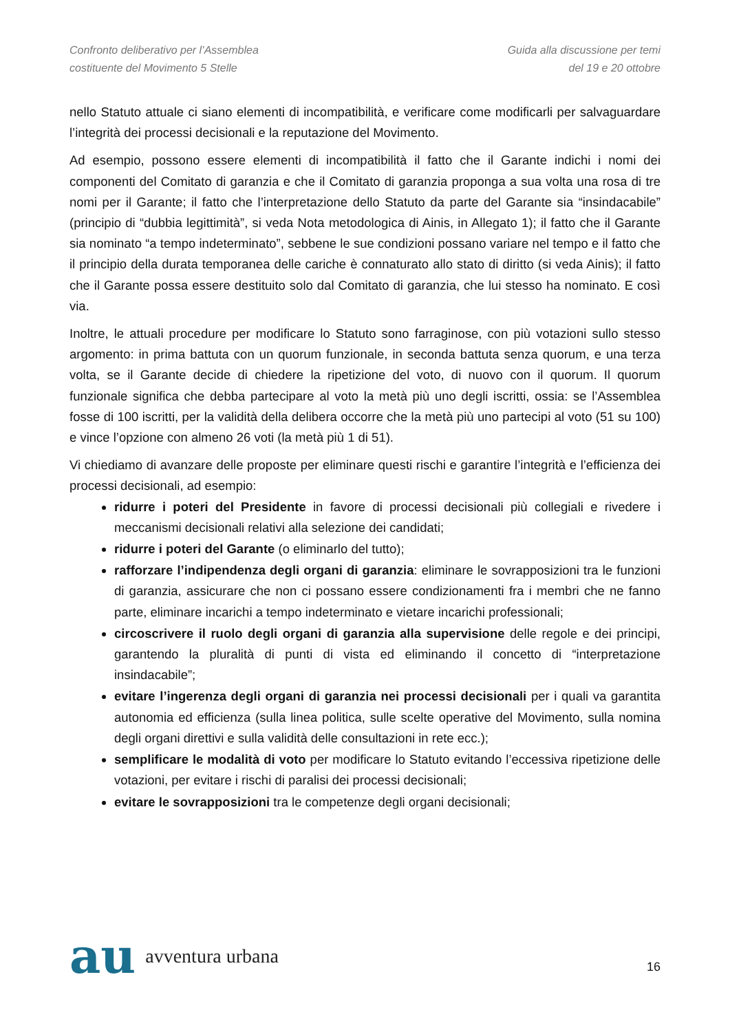Confronto deliberativo per l’Assemblea
costituente del Movimento 5 Stelle
Guida alla discussione per temi
del 19 e 20 ottobre
nello Statuto attuale ci siano elementi di incompatibilità, e verificare come modificarli per salvaguardare l’integrità dei processi decisionali e la reputazione del Movimento.
Ad esempio, possono essere elementi di incompatibilità il fatto che il Garante indichi i nomi dei componenti del Comitato di garanzia e che il Comitato di garanzia proponga a sua volta una rosa di tre nomi per il Garante; il fatto che l’interpretazione dello Statuto da parte del Garante sia “insindacabile” (principio di “dubbia legittimità”, si veda Nota metodologica di Ainis, in Allegato 1); il fatto che il Garante sia nominato “a tempo indeterminato”, sebbene le sue condizioni possano variare nel tempo e il fatto che il principio della durata temporanea delle cariche è connaturato allo stato di diritto (si veda Ainis); il fatto che il Garante possa essere destituito solo dal Comitato di garanzia, che lui stesso ha nominato. E così via.
Inoltre, le attuali procedure per modificare lo Statuto sono farraginose, con più votazioni sullo stesso argomento: in prima battuta con un quorum funzionale, in seconda battuta senza quorum, e una terza volta, se il Garante decide di chiedere la ripetizione del voto, di nuovo con il quorum. Il quorum funzionale significa che debba partecipare al voto la metà più uno degli iscritti, ossia: se l’Assemblea fosse di 100 iscritti, per la validità della delibera occorre che la metà più uno partecipi al voto (51 su 100) e vince l’opzione con almeno 26 voti (la metà più 1 di 51).
Vi chiediamo di avanzare delle proposte per eliminare questi rischi e garantire l’integrità e l’efficienza dei processi decisionali, ad esempio:
ridurre i poteri del Presidente in favore di processi decisionali più collegiali e rivedere i meccanismi decisionali relativi alla selezione dei candidati;
ridurre i poteri del Garante (o eliminarlo del tutto);
rafforzare l’indipendenza degli organi di garanzia: eliminare le sovrapposizioni tra le funzioni di garanzia, assicurare che non ci possano essere condizionamenti fra i membri che ne fanno parte, eliminare incarichi a tempo indeterminato e vietare incarichi professionali;
circoscrivere il ruolo degli organi di garanzia alla supervisione delle regole e dei principi, garantendo la pluralità di punti di vista ed eliminando il concetto di “interpretazione insindacabile”;
evitare l’ingerenza degli organi di garanzia nei processi decisionali per i quali va garantita autonomia ed efficienza (sulla linea politica, sulle scelte operative del Movimento, sulla nomina degli organi direttivi e sulla validità delle consultazioni in rete ecc.);
semplificare le modalità di voto per modificare lo Statuto evitando l’eccessiva ripetizione delle votazioni, per evitare i rischi di paralisi dei processi decisionali;
evitare le sovrapposizioni tra le competenze degli organi decisionali;
au avventura urbana
16